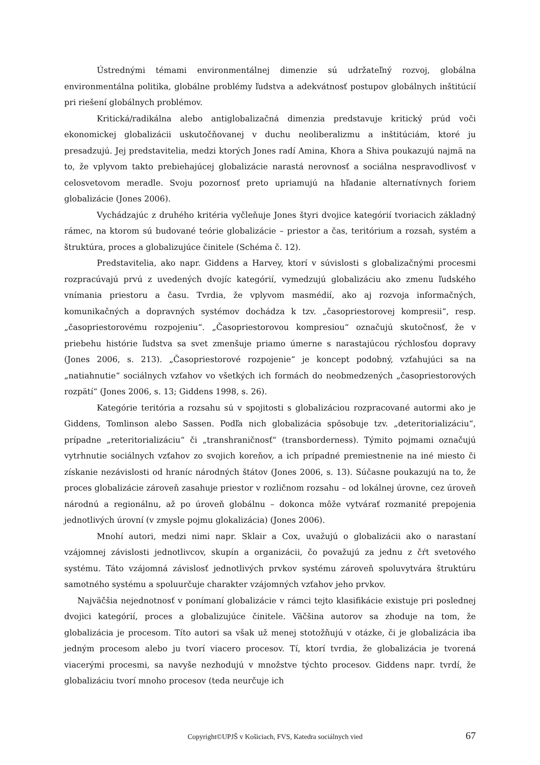Ústrednými témami environmentálnej dimenzie sú udržateľný rozvoj, globálna environmentálna politika, globálne problémy ľudstva a adekvátnosť postupov globálnych inštitúcií pri riešení globálnych problémov.
Kritická/radikálna alebo antiglobalizačná dimenzia predstavuje kritický prúd voči ekonomickej globalizácii uskutočňovanej v duchu neoliberalizmu a inštitúciám, ktoré ju presadzujú. Jej predstavitelia, medzi ktorých Jones radí Amina, Khora a Shiva poukazujú najmä na to, že vplyvom takto prebiehajúcej globalizácie narastá nerovnosť a sociálna nespravodlivosť v celosvetovom meradle. Svoju pozornosť preto upriamujú na hľadanie alternatívnych foriem globalizácie (Jones 2006).
Vychádzajúc z druhého kritéria vyčleňuje Jones štyri dvojice kategórií tvoriacich základný rámec, na ktorom sú budované teórie globalizácie – priestor a čas, teritórium a rozsah, systém a štruktúra, proces a globalizujúce činitele (Schéma č. 12).
Predstavitelia, ako napr. Giddens a Harvey, ktorí v súvislosti s globalizačnými procesmi rozpracúvajú prvú z uvedených dvojíc kategórií, vymedzujú globalizáciu ako zmenu ľudského vnímania priestoru a času. Tvrdia, že vplyvom masmédií, ako aj rozvoja informačných, komunikačných a dopravných systémov dochádza k tzv. „časopriestorovej kompresii“, resp. „časopriestorovému rozpojeniu“. „Časopriestorovou kompresiou“ označujú skutočnosť, že v priebehu histórie ľudstva sa svet zmenšuje priamo úmerne s narastajúcou rýchlosťou dopravy (Jones 2006, s. 213). „Časopriestorové rozpojenie“ je koncept podobný, vzťahujúci sa na „natiahnutie“ sociálnych vzťahov vo všetkých ich formách do neobmedzených „časopriestorových rozpätí“ (Jones 2006, s. 13; Giddens 1998, s. 26).
Kategórie teritória a rozsahu sú v spojitosti s globalizáciou rozpracované autormi ako je Giddens, Tomlinson alebo Sassen. Podľa nich globalizácia spôsobuje tzv. „deteritorializáciu“, prípadne „reteritorializáciu“ či „transhraničnosť“ (transborderness). Týmito pojmami označujú vytrhnutie sociálnych vzťahov zo svojich koreňov, a ich prípadné premiestnenie na iné miesto či získanie nezávislosti od hraníc národných štátov (Jones 2006, s. 13). Súčasne poukazujú na to, že proces globalizácie zároveň zasahuje priestor v rozličnom rozsahu – od lokálnej úrovne, cez úroveň národnú a regionálnu, až po úroveň globálnu – dokonca môže vytvárať rozmanité prepojenia jednotlivých úrovní (v zmysle pojmu glokalizácia) (Jones 2006).
Mnohí autori, medzi nimi napr. Sklair a Cox, uvažujú o globalizácii ako o narastaní vzájomnej závislosti jednotlivcov, skupín a organizácii, čo považujú za jednu z čŕt svetového systému. Táto vzájomná závislosť jednotlivých prvkov systému zároveň spoluvytvára štruktúru samotného systému a spoluurčuje charakter vzájomných vzťahov jeho prvkov.
Najväčšia nejednotnosť v ponímaní globalizácie v rámci tejto klasifikácie existuje pri poslednej dvojici kategórií, proces a globalizujúce činitele. Väčšina autorov sa zhoduje na tom, že globalizácia je procesom. Títo autori sa však už menej stotožňujú v otázke, či je globalizácia iba jedným procesom alebo ju tvorí viacero procesov. Tí, ktorí tvrdia, že globalizácia je tvorená viacerými procesmi, sa navyše nezhodujú v množstve týchto procesov. Giddens napr. tvrdí, že globalizáciu tvorí mnoho procesov (teda neurčuje ich
Copyright©UPJŠ v Košiciach, FVS, Katedra sociálnych vied 67